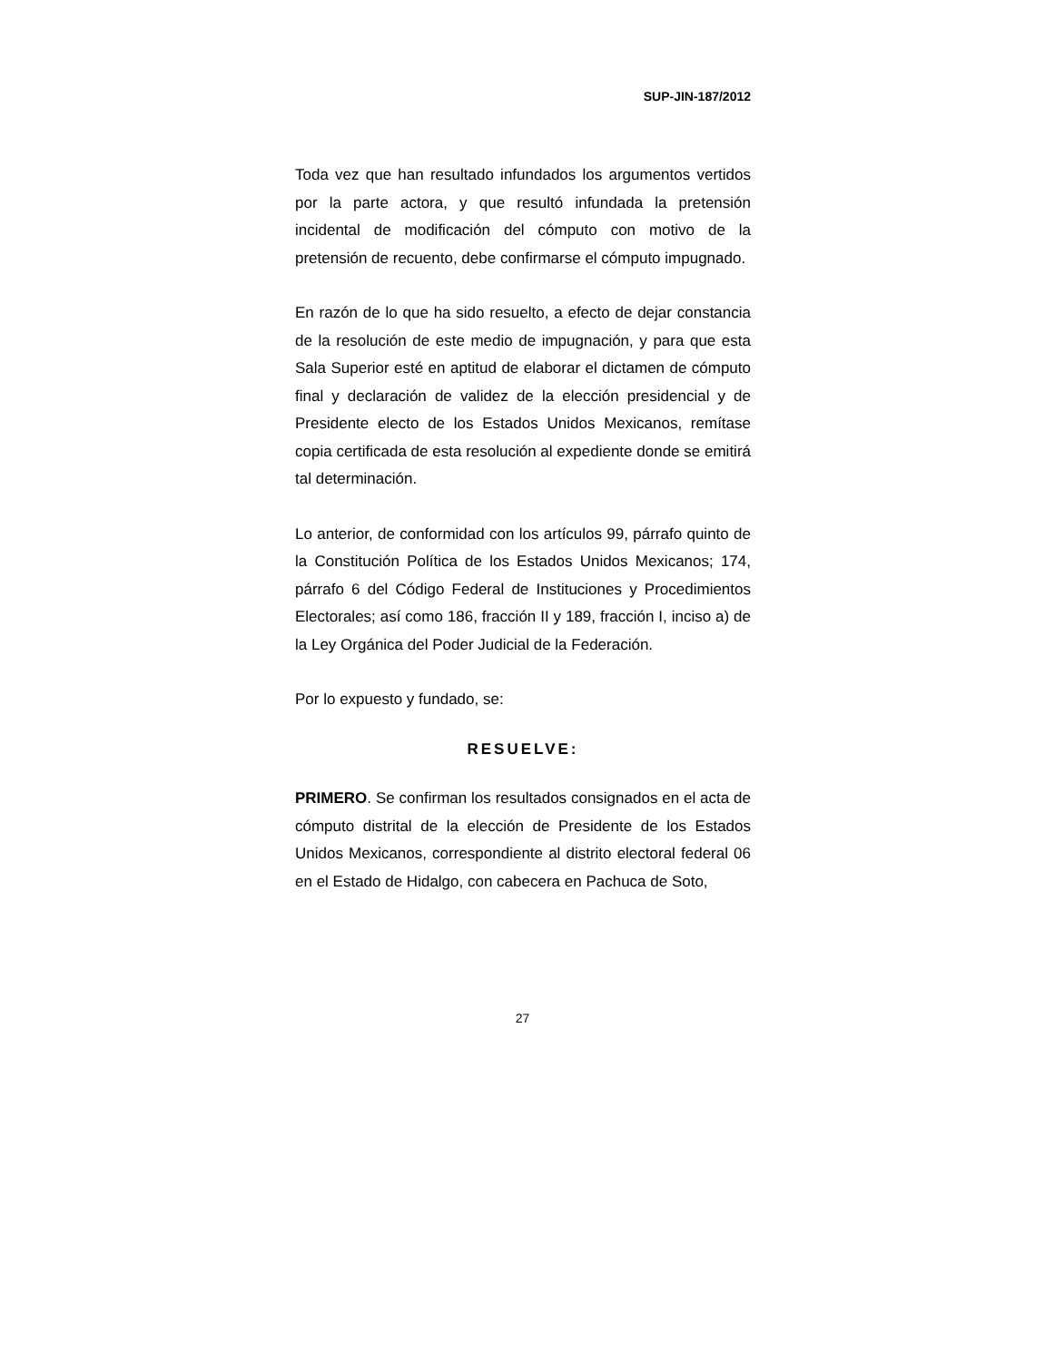SUP-JIN-187/2012
Toda vez que han resultado infundados los argumentos vertidos por la parte actora, y que resultó infundada la pretensión incidental de modificación del cómputo con motivo de la pretensión de recuento, debe confirmarse el cómputo impugnado.
En razón de lo que ha sido resuelto, a efecto de dejar constancia de la resolución de este medio de impugnación, y para que esta Sala Superior esté en aptitud de elaborar el dictamen de cómputo final y declaración de validez de la elección presidencial y de Presidente electo de los Estados Unidos Mexicanos, remítase copia certificada de esta resolución al expediente donde se emitirá tal determinación.
Lo anterior, de conformidad con los artículos 99, párrafo quinto de la Constitución Política de los Estados Unidos Mexicanos; 174, párrafo 6 del Código Federal de Instituciones y Procedimientos Electorales; así como 186, fracción II y 189, fracción I, inciso a) de la Ley Orgánica del Poder Judicial de la Federación.
Por lo expuesto y fundado, se:
RESUELVE:
PRIMERO. Se confirman los resultados consignados en el acta de cómputo distrital de la elección de Presidente de los Estados Unidos Mexicanos, correspondiente al distrito electoral federal 06 en el Estado de Hidalgo, con cabecera en Pachuca de Soto,
27